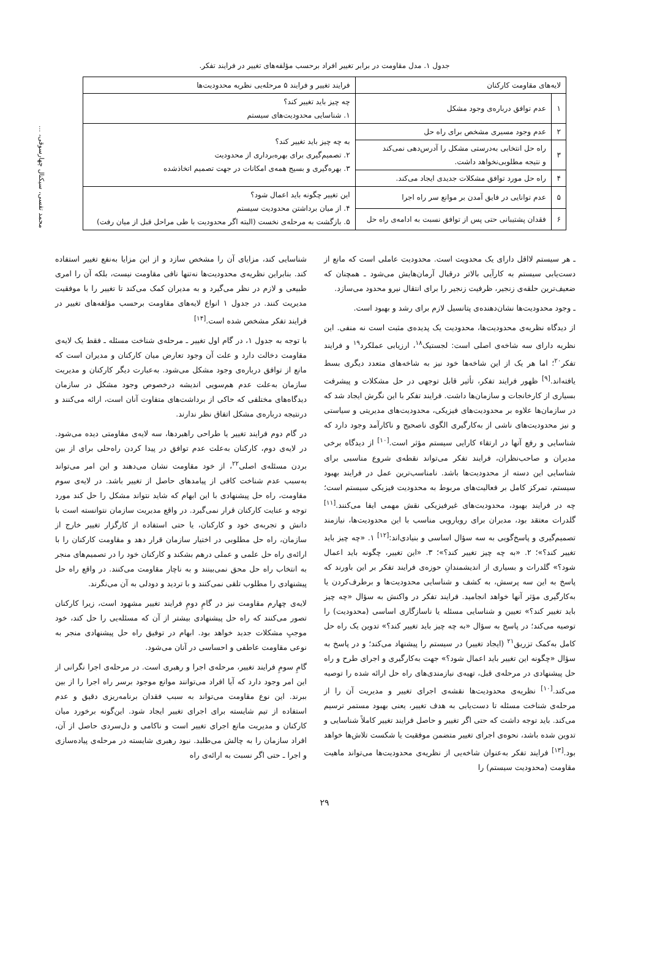محمد تقسی، سیکنال چهارسوقی، ...
جدول ۱. مدل مقاومت در برابر تغییر افراد برحسب مؤلفه‌های تغییر در فرایند تفکر.
| لایه‌های مقاومت کارکنان | | فرایند تغییر و فرایند ۵ مرحله‌یی نظریه محدودیت‌ها |
| --- | --- | --- |
| ۱ | عدم توافق درباره‌ی وجود مشکل | چه چیز باید تغییر کند؟ ۱. شناسایی محدودیت‌های سیستم |
| ۲ | عدم وجود مسیری مشخص برای راه حل | به چه چیز باید تغییر کند؟ ۲. تصمیم‌گیری برای بهره‌برداری از محدودیت ۳. بهره‌گیری و بسیج همه‌ی امکانات در جهت تصمیم اتخاذشده |
| ۳ | راه حل انتخابی به‌درستی مشکل را آدرس‌دهی نمی‌کند و نتیجه مطلوبی‌نخواهد داشت. | |
| ۴ | راه حل مورد توافق مشکلات جدیدی ایجاد می‌کند. | |
| ۵ | عدم توانایی در فایق آمدن بر موانع سر راه اجرا | این تغییر چگونه باید اعمال شود؟ ۴. از میان برداشتن محدودیت سیستم ۵. بازگشت به مرحله‌ی نخست (البته اگر محدودیت با طی مراحل قبل از میان رفت) |
| ۶ | فقدان پشتیبانی حتی پس از توافق نسبت به ادامه‌ی راه حل | |
ـ هر سیستم لااقل دارای یک محدویت است. محدودیت عاملی است که مانع از دست‌یابی سیستم به کارآیی بالاتر درقبال آرمان‌هایش می‌شود ـ همچنان که ضعیف‌ترین حلقه‌ی زنجیر، ظرفیت زنجیر را برای انتقال نیرو محدود می‌سازد.
ـ وجود محدودیت‌ها نشان‌دهنده‌ی پتانسیل لازم برای رشد و بهبود است.
از دیدگاه نظریه‌ی محدودیت‌ها، محدودیت یک پدیده‌ی مثبت است نه منفی. این نظریه دارای سه شاخه‌ی اصلی است: لجستیک<sup>۱۸</sup>، ارزیابی عملکرد<sup>۱۹</sup> و فرایند تفکر<sup>۲۰</sup>؛ اما هر یک از این شاخه‌ها خود نیز به شاخه‌های متعدد دیگری بسط یافته‌اند.<sup>[۹]</sup> ظهور فرایند تفکر، تأثیر قابل توجهی در حل مشکلات و پیشرفت بسیاری از کارخانجات و سازمان‌ها داشت. فرایند تفکر با این نگرش ایجاد شد که در سازمان‌ها علاوه بر محدودیت‌های فیزیکی، محدودیت‌های مدیریتی و سیاستی و نیز محدودیت‌های ناشی از به‌کارگیری الگوی ناصحیح و ناکارآمد وجود دارد که شناسایی و رفع آنها در ارتقاء کارایی سیستم مؤثر است.<sup>[۱۰]</sup> از دیدگاه برخی مدیران و صاحب‌نظران، فرایند تفکر می‌تواند نقطه‌ی شروع مناسبی برای شناسایی این دسته از محدودیت‌ها باشد. نامناسب‌ترین عمل در فرایند بهبود سیستم، تمرکز کامل بر فعالیت‌های مربوط به محدودیت فیزیکی سیستم است؛ چه در فرایند بهبود، محدودیت‌های غیرفیزیکی نقش مهمی ایفا می‌کنند.<sup>[۱۱]</sup> گلدرات معتقد بود، مدیران برای رویارویی مناسب با این محدودیت‌ها، نیازمند تصمیم‌گیری و پاسخ‌گویی به سه سؤال اساسی و بنیادی‌اند:<sup>[۱۲]</sup> ۱. «چه چیز باید تغییر کند؟»؛ ۲. «به چه چیز تغییر کند؟»؛ ۳. «این تغییر، چگونه باید اعمال شود؟» گلدرات و بسیاری از اندیشمندانِ حوزه‌ی فرایند تفکر بر این باورند که پاسخ به این سه پرسش، به کشف و شناسایی محدودیت‌ها و برطرف‌کردن یا به‌کارگیری مؤثر آنها خواهد انجامید. فرایند تفکر در واکنش به سؤال «چه چیز باید تغییر کند؟» تعیین و شناسایی مسئله یا ناسازگاری اساسی (محدودیت) را توصیه می‌کند؛ در پاسخ به سؤال «به چه چیز باید تغییر کند؟» تدوین یک راه حل کامل به‌کمک تزریق<sup>۲۱</sup> (ایجاد تغییر) در سیستم را پیشنهاد می‌کند؛ و در پاسخ به سؤال «چگونه این تغییر باید اعمال شود؟» جهت به‌کارگیری و اجرای طرح و راه حل پیشنهادی در مرحله‌ی قبل، تهیه‌ی نیازمندی‌های راه حل ارائه شده را توصیه می‌کند.<sup>[۱۰]</sup> نظریه‌ی محدودیت‌ها نقشه‌ی اجرای تغییر و مدیریت آن را از مرحله‌ی شناخت مسئله تا دست‌یابی به هدف تغییر، یعنی بهبود مستمر ترسیم می‌کند. باید توجه داشت که حتی اگر تغییر و حاصل فرایند تغییر کاملاً شناسایی و تدوین شده باشد، نحوه‌ی اجرای تغییر متضمن موفقیت یا شکست تلاش‌ها خواهد بود.<sup>[۱۳]</sup> فرایند تفکر به‌عنوان شاخه‌یی از نظریه‌ی محدودیت‌ها می‌تواند ماهیت مقاومت (محدودیت سیستم) را
شناسایی کند، مزایای آن را مشخص سازد و از این مزایا به‌نفع تغییر استفاده کند. بنابراین نظریه‌ی محدودیت‌ها نه‌تنها نافی مقاومت نیست، بلکه آن را امری طبیعی و لازم در نظر می‌گیرد و به مدیران کمک می‌کند تا تغییر را با موفقیت مدیریت کنند. در جدول ۱ انواع لایه‌های مقاومت برحسب مؤلفه‌های تغییر در فرایند تفکر مشخص شده است.<sup>[۱۴]</sup>
با توجه به جدول ۱، در گام اول تغییر ـ مرحله‌ی شناخت مسئله ـ فقط یک لایه‌ی مقاومت دخالت دارد و علت آن وجود تعارض میان کارکنان و مدیران است که مانع از توافق درباره‌ی وجود مشکل می‌شود. به‌عبارت دیگر کارکنان و مدیریت سازمان به‌علت عدم هم‌سویی اندیشه درخصوص وجود مشکل در سازمان دیدگاه‌های مختلفی که حاکی از برداشت‌های متفاوت آنان است، ارائه می‌کنند و درنتیجه درباره‌ی مشکل اتفاق نظر ندارند.
در گام دوم فرایند تغییر یا طراحی راهبردها، سه لایه‌ی مقاومتی دیده می‌شود. در لایه‌ی دوم، کارکنان به‌علت عدم توافق در پیدا کردن راه‌حلی برای از بین بردن مسئله‌ی اصلی<sup>۲۲</sup>، از خود مقاومت نشان می‌دهند و این امر می‌تواند به‌سبب عدم شناخت کافی از پیامدهای حاصل از تغییر باشد. در لایه‌ی سوم مقاومت، راه حل پیشنهادی با این ابهام که شاید نتواند مشکل را حل کند مورد توجه و عنایت کارکنان قرار نمی‌گیرد. در واقع مدیریت سازمان نتوانسته است با دانش و تجربه‌ی خود و کارکنان، یا حتی استفاده از کارگزار تغییر خارج از سازمان، راه حل مطلوبی در اختیار سازمان قرار دهد و مقاومت کارکنان را با ارائه‌ی راه حل علمی و عملی درهم بشکند و کارکنان خود را در تصمیم‌های منجر به انتخاب راه حل محق نمی‌بینند و به ناچار مقاومت می‌کنند. در واقع راه حل پیشنهادی را مطلوب تلقی نمی‌کنند و با تردید و دودلی به آن می‌نگرند.
لایه‌ی چهارم مقاومت نیز در گامِ دومِ فرایند تغییر مشهود است، زیرا کارکنان تصور می‌کنند که راه حل پیشنهادی بیشتر از آن که مسئله‌یی را حل کند، خود موجبِ مشکلات جدید خواهد بود. ابهام در توفیق راه حل پیشنهادی منجر به نوعی مقاومت عاطفی و احساسی در آنان می‌شود.
گامِ سومِ فرایند تغییر، مرحله‌ی اجرا و رهبری است. در مرحله‌ی اجرا نگرانی از این امر وجود دارد که آیا افراد می‌توانند موانع موجود برسر راه اجرا را از بین ببرند. این نوع مقاومت می‌تواند به سبب فقدان برنامه‌ریزی دقیق و عدم استفاده از تیم شایسته برای اجرای تغییر ایجاد شود. این‌گونه برخورد میان کارکنان و مدیریت مانع اجرای تغییر است و ناکامی و دل‌سردی حاصل از آن، افراد سازمان را به چالش می‌طلبد. نبود رهبری شایسته در مرحله‌ی پیاده‌سازی و اجرا ـ حتی اگر نسبت به ارائه‌ی راه
۲۹